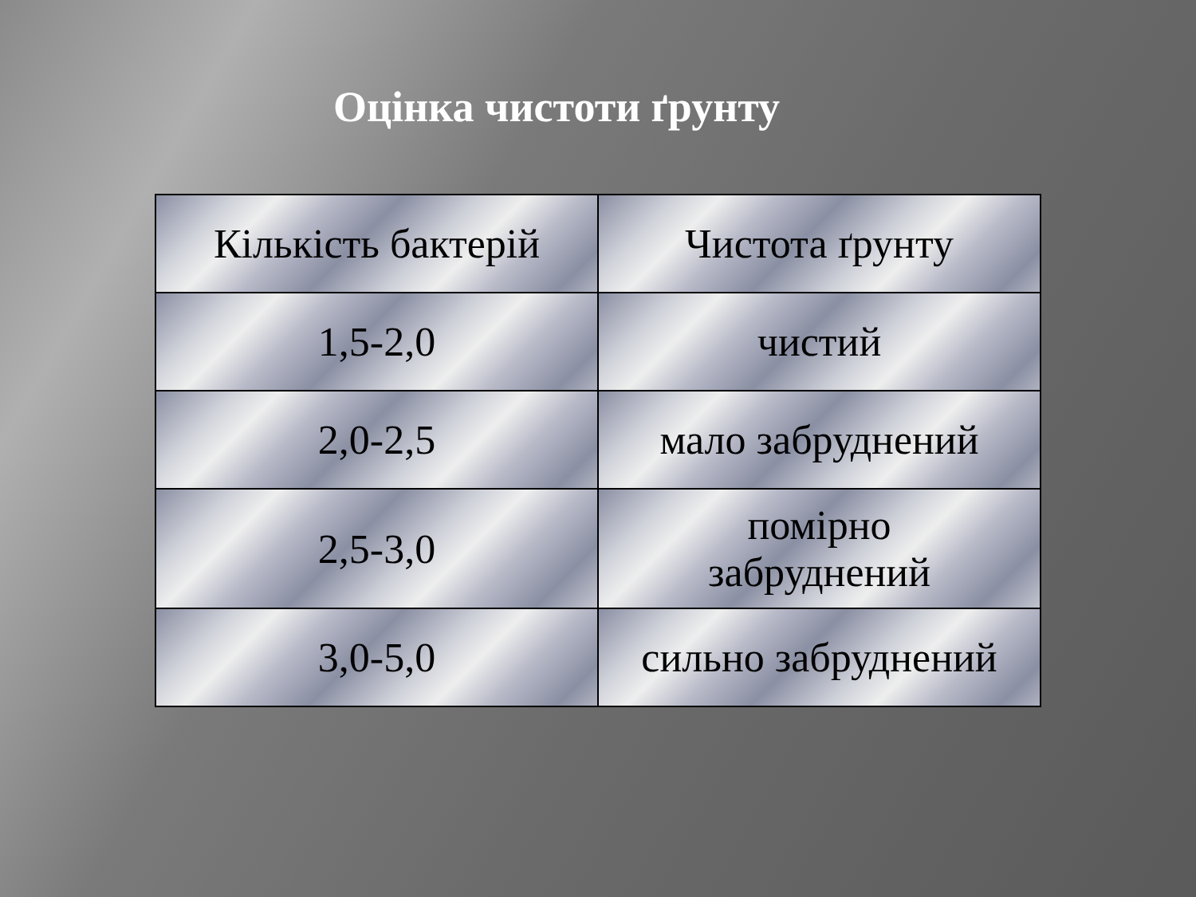Оцінка чистоти ґрунту
| Кількість бактерій | Чистота ґрунту |
| 1,5-2,0 | чистий |
| 2,0-2,5 | мало забруднений |
| 2,5-3,0 | помірно забруднений |
| 3,0-5,0 | сильно забруднений |